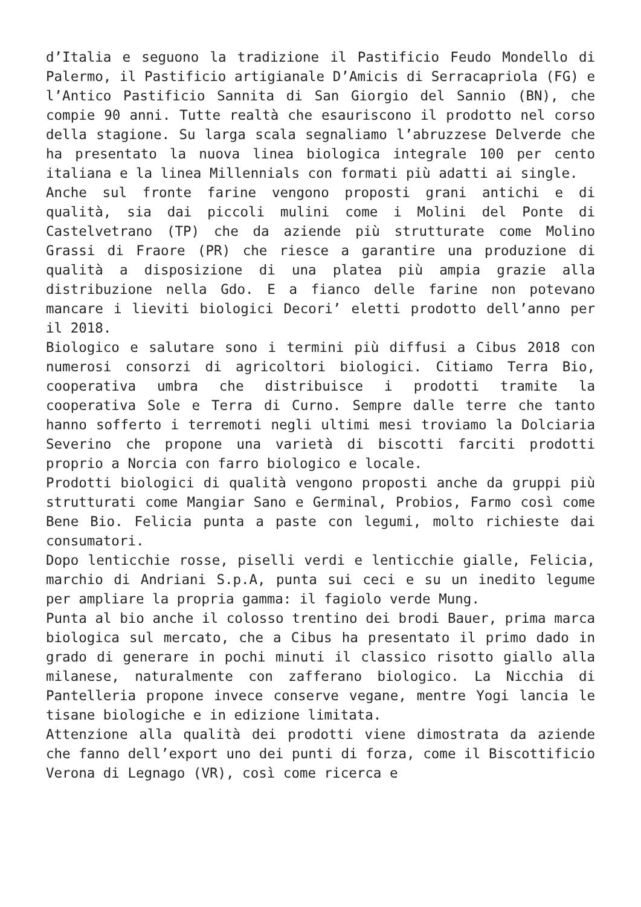d’Italia e seguono la tradizione il Pastificio Feudo Mondello di Palermo, il Pastificio artigianale D’Amicis di Serracapriola (FG) e l’Antico Pastificio Sannita di San Giorgio del Sannio (BN), che compie 90 anni. Tutte realtà che esauriscono il prodotto nel corso della stagione. Su larga scala segnaliamo l’abruzzese Delverde che ha presentato la nuova linea biologica integrale 100 per cento italiana e la linea Millennials con formati più adatti ai single.
Anche sul fronte farine vengono proposti grani antichi e di qualità, sia dai piccoli mulini come i Molini del Ponte di Castelvetrano (TP) che da aziende più strutturate come Molino Grassi di Fraore (PR) che riesce a garantire una produzione di qualità a disposizione di una platea più ampia grazie alla distribuzione nella Gdo. E a fianco delle farine non potevano mancare i lieviti biologici Decori’ eletti prodotto dell’anno per il 2018.
Biologico e salutare sono i termini più diffusi a Cibus 2018 con numerosi consorzi di agricoltori biologici. Citiamo Terra Bio, cooperativa umbra che distribuisce i prodotti tramite la cooperativa Sole e Terra di Curno. Sempre dalle terre che tanto hanno sofferto i terremoti negli ultimi mesi troviamo la Dolciaria Severino che propone una varietà di biscotti farciti prodotti proprio a Norcia con farro biologico e locale.
Prodotti biologici di qualità vengono proposti anche da gruppi più strutturati come Mangiar Sano e Germinal, Probios, Farmo così come Bene Bio. Felicia punta a paste con legumi, molto richieste dai consumatori.
Dopo lenticchie rosse, piselli verdi e lenticchie gialle, Felicia, marchio di Andriani S.p.A, punta sui ceci e su un inedito legume per ampliare la propria gamma: il fagiolo verde Mung.
Punta al bio anche il colosso trentino dei brodi Bauer, prima marca biologica sul mercato, che a Cibus ha presentato il primo dado in grado di generare in pochi minuti il classico risotto giallo alla milanese, naturalmente con zafferano biologico. La Nicchia di Pantelleria propone invece conserve vegane, mentre Yogi lancia le tisane biologiche e in edizione limitata.
Attenzione alla qualità dei prodotti viene dimostrata da aziende che fanno dell’export uno dei punti di forza, come il Biscottificio Verona di Legnago (VR), così come ricerca e